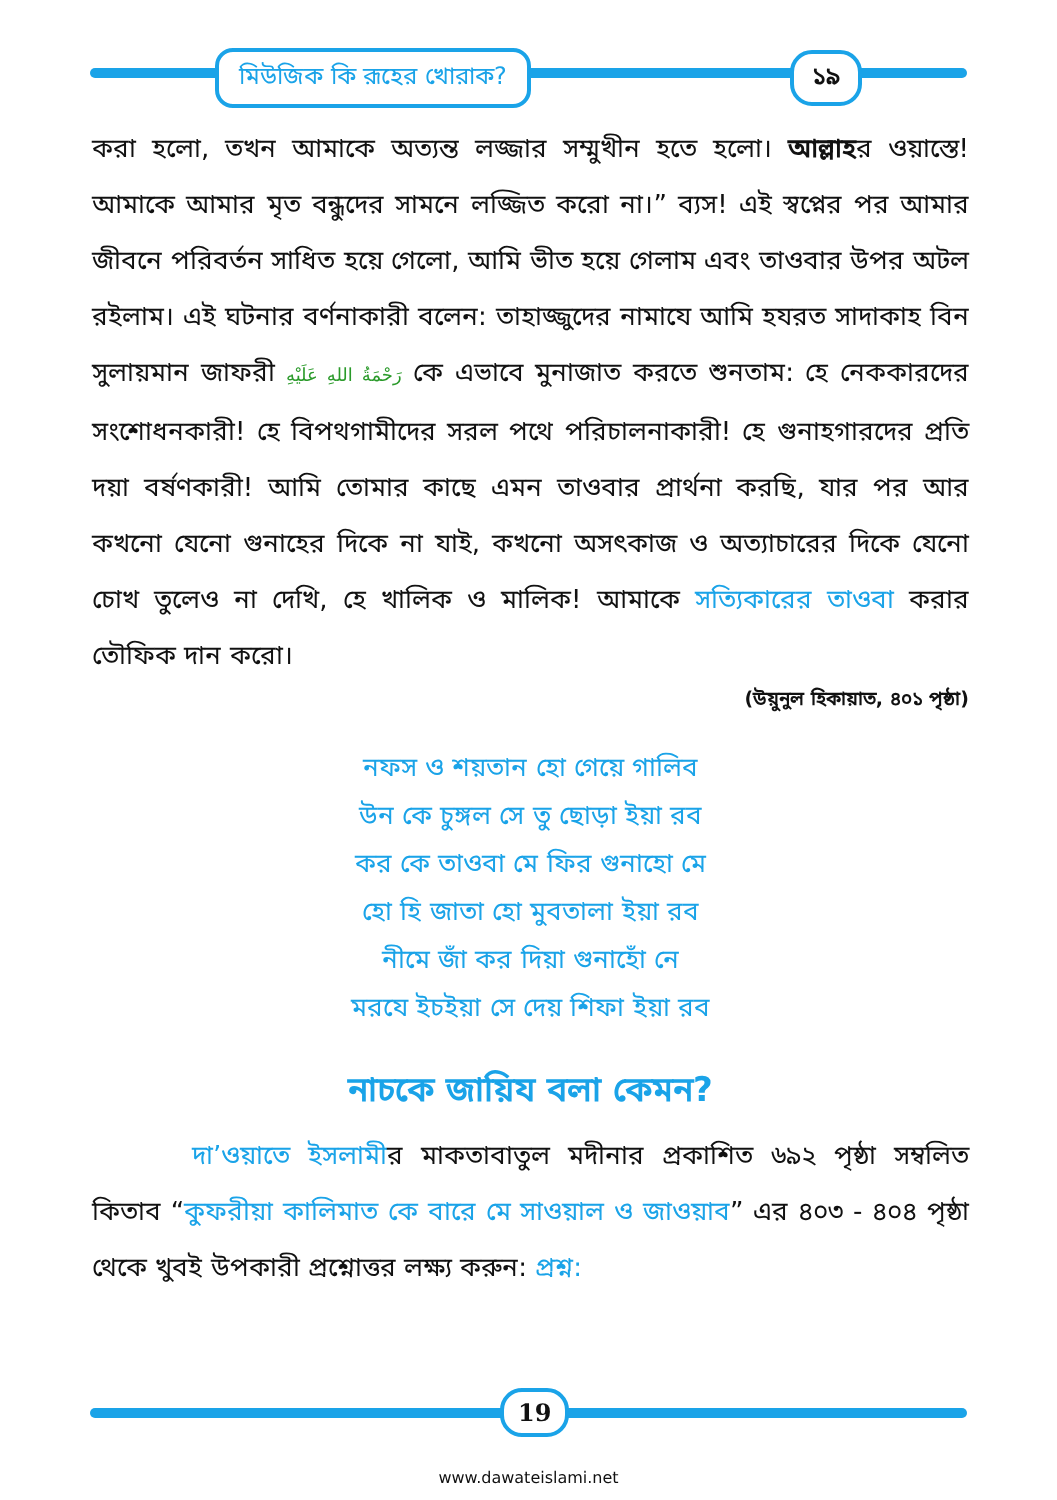মিউজিক কি রূহের খোরাক? ১৯
করা হলো, তখন আমাকে অত্যন্ত লজ্জার সম্মুখীন হতে হলো। আল্লাহর ওয়াস্তে! আমাকে আমার মৃত বন্ধুদের সামনে লজ্জিত করো না।” ব্যস! এই স্বপ্নের পর আমার জীবনে পরিবর্তন সাধিত হয়ে গেলো, আমি ভীত হয়ে গেলাম এবং তাওবার উপর অটল রইলাম। এই ঘটনার বর্ণনাকারী বলেন: তাহাজ্জুদের নামাযে আমি হযরত সাদাকাহ বিন সুলায়মান জাফরী رَحْمَةُ اللهِ عَلَيْهِ কে এভাবে মুনাজাত করতে শুনতাম: হে নেককারদের সংশোধনকারী! হে বিপথগামীদের সরল পথে পরিচালনাকারী! হে গুনাহগারদের প্রতি দয়া বর্ষণকারী! আমি তোমার কাছে এমন তাওবার প্রার্থনা করছি, যার পর আর কখনো যেনো গুনাহের দিকে না যাই, কখনো অসৎকাজ ও অত্যাচারের দিকে যেনো চোখ তুলেও না দেখি, হে খালিক ও মালিক! আমাকে সত্যিকারের তাওবা করার তৌফিক দান করো।
(উয়ুনুল হিকায়াত, ৪০১ পৃষ্ঠা)
নফস ও শয়তান হো গেয়ে গালিব
উন কে চুঙ্গল সে তু ছোড়া ইয়া রব
কর কে তাওবা মে ফির গুনাহো মে
হো হি জাতা হো মুবতালা ইয়া রব
নীমে জাঁ কর দিয়া গুনাহোঁ নে
মরযে ইচইয়া সে দেয় শিফা ইয়া রব
নাচকে জায়িয বলা কেমন?
দা’ওয়াতে ইসলামীর মাকতাবাতুল মদীনার প্রকাশিত ৬৯২ পৃষ্ঠা সম্বলিত কিতাব “কুফরীয়া কালিমাত কে বারে মে সাওয়াল ও জাওয়াব” এর ৪০৩ - ৪০৪ পৃষ্ঠা থেকে খুবই উপকারী প্রশ্নোত্তর লক্ষ্য করুন: প্রশ্ন:
19
www.dawateislami.net